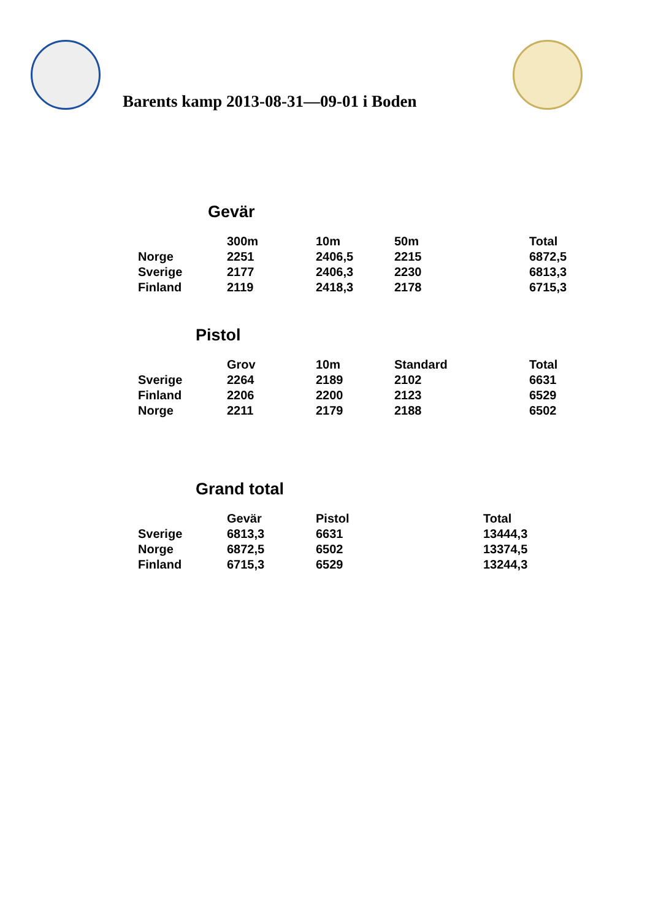Barents kamp 2013-08-31—09-01 i Boden
Gevär
| | 300m | 10m | 50m | Total |
| --- | --- | --- | --- | --- |
| Norge | 2251 | 2406,5 | 2215 | 6872,5 |
| Sverige | 2177 | 2406,3 | 2230 | 6813,3 |
| Finland | 2119 | 2418,3 | 2178 | 6715,3 |
Pistol
| | Grov | 10m | Standard | Total |
| --- | --- | --- | --- | --- |
| Sverige | 2264 | 2189 | 2102 | 6631 |
| Finland | 2206 | 2200 | 2123 | 6529 |
| Norge | 2211 | 2179 | 2188 | 6502 |
Grand total
| | Gevär | Pistol | Total |
| --- | --- | --- | --- |
| Sverige | 6813,3 | 6631 | 13444,3 |
| Norge | 6872,5 | 6502 | 13374,5 |
| Finland | 6715,3 | 6529 | 13244,3 |